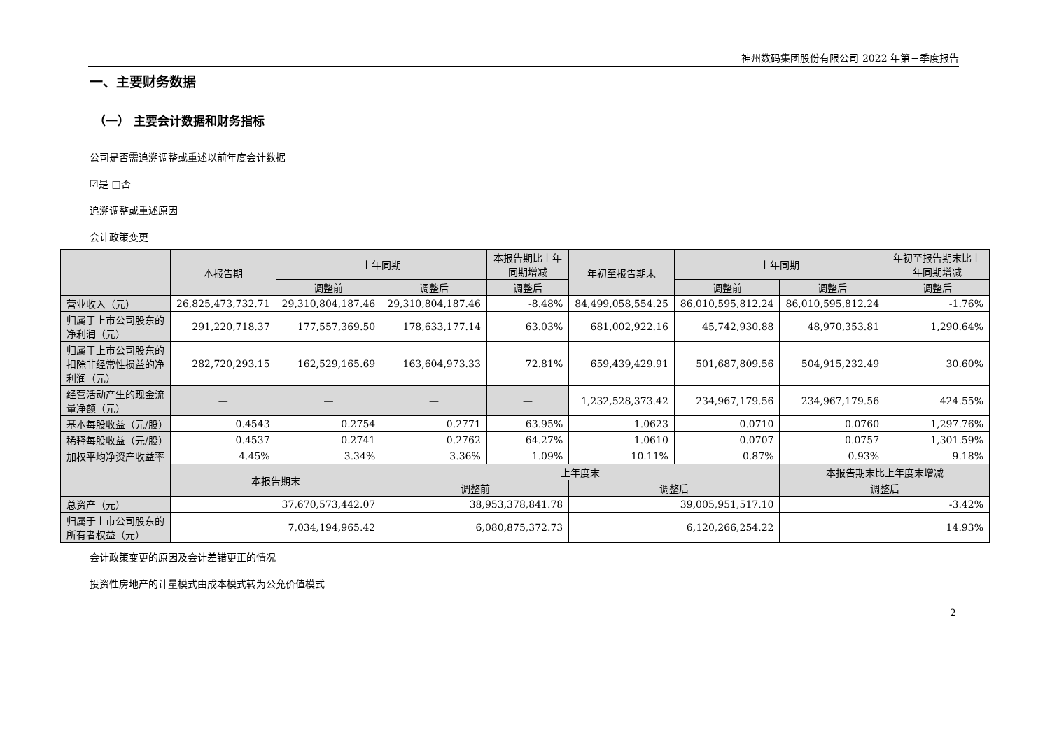神州数码集团股份有限公司 2022 年第三季度报告
一、主要财务数据
（一） 主要会计数据和财务指标
公司是否需追溯调整或重述以前年度会计数据
☑是 □否
追溯调整或重述原因
会计政策变更
| | 本报告期 | 上年同期 | | 本报告期比上年同期增减 | 年初至报告期末 | 上年同期 | | 年初至报告期末比上年同期增减 |
| --- | --- | --- | --- | --- | --- | --- | --- | --- |
| | | 调整前 | 调整后 | 调整后 | | 调整前 | 调整后 | 调整后 |
| 营业收入（元） | 26,825,473,732.71 | 29,310,804,187.46 | 29,310,804,187.46 | -8.48% | 84,499,058,554.25 | 86,010,595,812.24 | 86,010,595,812.24 | -1.76% |
| 归属于上市公司股东的净利润（元） | 291,220,718.37 | 177,557,369.50 | 178,633,177.14 | 63.03% | 681,002,922.16 | 45,742,930.88 | 48,970,353.81 | 1,290.64% |
| 归属于上市公司股东的扣除非经常性损益的净利润（元） | 282,720,293.15 | 162,529,165.69 | 163,604,973.33 | 72.81% | 659,439,429.91 | 501,687,809.56 | 504,915,232.49 | 30.60% |
| 经营活动产生的现金流量净额（元） | — | — | — | — | 1,232,528,373.42 | 234,967,179.56 | 234,967,179.56 | 424.55% |
| 基本每股收益（元/股） | 0.4543 | 0.2754 | 0.2771 | 63.95% | 1.0623 | 0.0710 | 0.0760 | 1,297.76% |
| 稀释每股收益（元/股） | 0.4537 | 0.2741 | 0.2762 | 64.27% | 1.0610 | 0.0707 | 0.0757 | 1,301.59% |
| 加权平均净资产收益率 | 4.45% | 3.34% | 3.36% | 1.09% | 10.11% | 0.87% | 0.93% | 9.18% |
| | 本报告期末 | | 上年度末 | | | | 本报告期末比上年度末增减 | |
| | | | 调整前 | | 调整后 | | 调整后 | |
| 总资产（元） | 37,670,573,442.07 | | 38,953,378,841.78 | | 39,005,951,517.10 | | -3.42% | |
| 归属于上市公司股东的所有者权益（元） | 7,034,194,965.42 | | 6,080,875,372.73 | | 6,120,266,254.22 | | 14.93% | |
会计政策变更的原因及会计差错更正的情况
投资性房地产的计量模式由成本模式转为公允价值模式
2